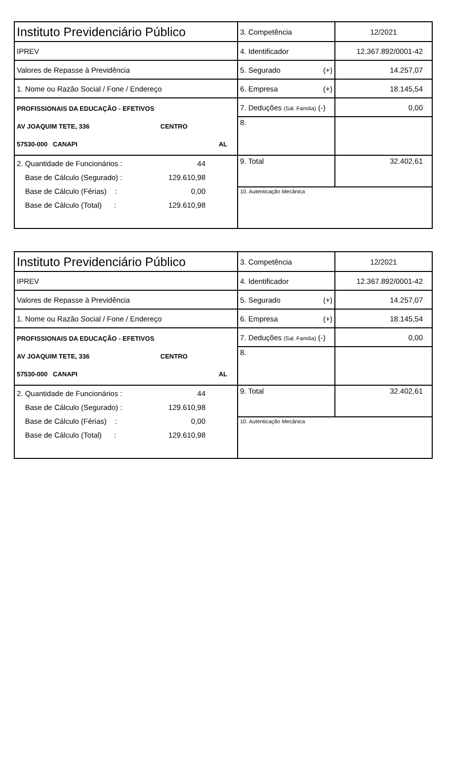| Instituto Previdenciário Público | 3. Competência | 12/2021 |
| IPREV | 4. Identificador | 12.367.892/0001-42 |
| Valores de Repasse à Previdência | 5. Segurado (+) | 14.257,07 |
| 1. Nome ou Razão Social / Fone / Endereço | 6. Empresa (+) | 18.145,54 |
| PROFISSIONAIS DA EDUCAÇÃO - EFETIVOS AV JOAQUIM TETE, 336 CENTRO 57530-000 CANAPI AL | 7. Deduções (Sal. Família) (-) | 0,00 |
| | 8. | |
| 2. Quantidade de Funcionários : 44 Base de Cálculo (Segurado) : 129.610,98 Base de Cálculo (Férias) : 0,00 Base de Cálculo (Total) : 129.610,98 | 9. Total | 32.402,61 |
| | 10. Autenticação Mecânica | |
| Instituto Previdenciário Público | 3. Competência | 12/2021 |
| IPREV | 4. Identificador | 12.367.892/0001-42 |
| Valores de Repasse à Previdência | 5. Segurado (+) | 14.257,07 |
| 1. Nome ou Razão Social / Fone / Endereço | 6. Empresa (+) | 18.145,54 |
| PROFISSIONAIS DA EDUCAÇÃO - EFETIVOS AV JOAQUIM TETE, 336 CENTRO 57530-000 CANAPI AL | 7. Deduções (Sal. Família) (-) | 0,00 |
| | 8. | |
| 2. Quantidade de Funcionários : 44 Base de Cálculo (Segurado) : 129.610,98 Base de Cálculo (Férias) : 0,00 Base de Cálculo (Total) : 129.610,98 | 9. Total | 32.402,61 |
| | 10. Autenticação Mecânica | |